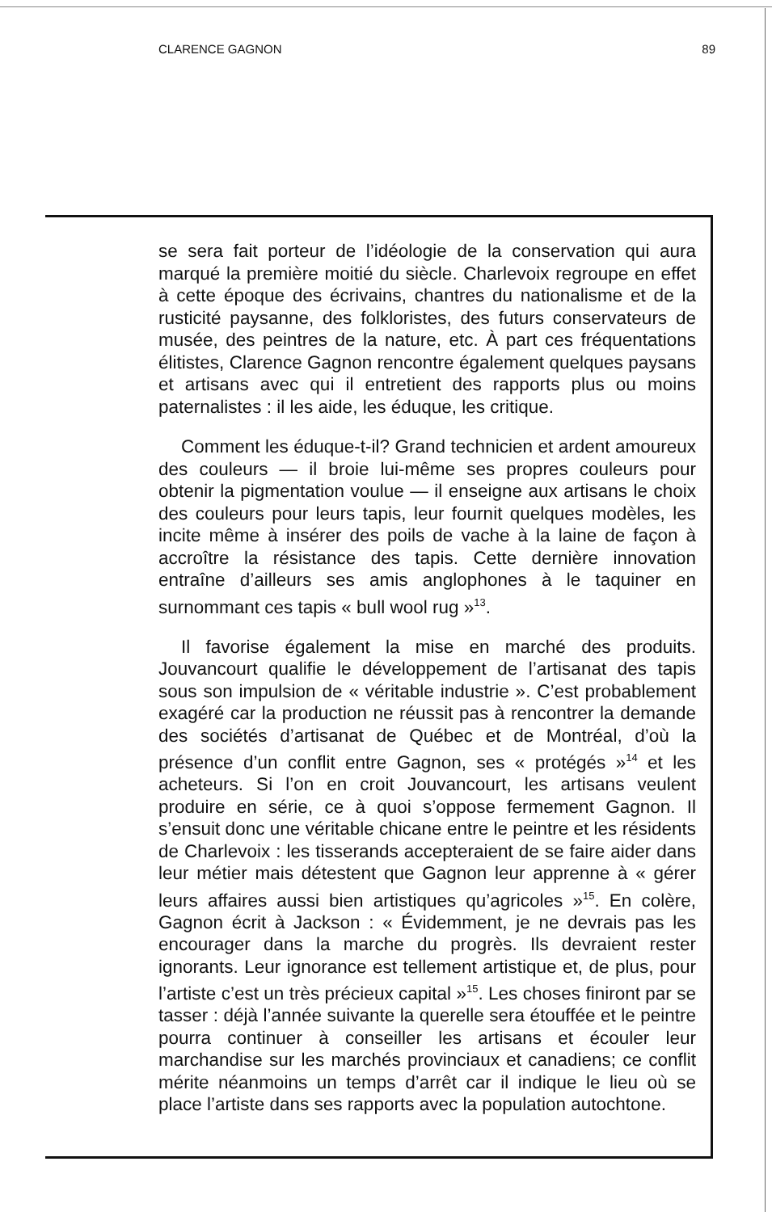CLARENCE GAGNON 89
se sera fait porteur de l’idéologie de la conservation qui aura marqué la première moitié du siècle. Charlevoix regroupe en effet à cette époque des écrivains, chantres du nationalisme et de la rusticité paysanne, des folkloristes, des futurs conservateurs de musée, des peintres de la nature, etc. À part ces fréquentations élitistes, Clarence Gagnon rencontre également quelques paysans et artisans avec qui il entretient des rapports plus ou moins paternalistes : il les aide, les éduque, les critique.
Comment les éduque-t-il? Grand technicien et ardent amoureux des couleurs — il broie lui-même ses propres couleurs pour obtenir la pigmentation voulue — il enseigne aux artisans le choix des couleurs pour leurs tapis, leur fournit quelques modèles, les incite même à insérer des poils de vache à la laine de façon à accroître la résistance des tapis. Cette dernière innovation entraîne d’ailleurs ses amis anglophones à le taquiner en surnommant ces tapis « bull wool rug »<sup>13</sup>.
Il favorise également la mise en marché des produits. Jouvancourt qualifie le développement de l’artisanat des tapis sous son impulsion de « véritable industrie ». C’est probablement exagéré car la production ne réussit pas à rencontrer la demande des sociétés d’artisanat de Québec et de Montréal, d’où la présence d’un conflit entre Gagnon, ses « protégés »<sup>14</sup> et les acheteurs. Si l’on en croit Jouvancourt, les artisans veulent produire en série, ce à quoi s’oppose fermement Gagnon. Il s’ensuit donc une véritable chicane entre le peintre et les résidents de Charlevoix : les tisserands accepteraient de se faire aider dans leur métier mais détestent que Gagnon leur apprenne à « gérer leurs affaires aussi bien artistiques qu’agricoles »<sup>15</sup>. En colère, Gagnon écrit à Jackson : « Évidemment, je ne devrais pas les encourager dans la marche du progrès. Ils devraient rester ignorants. Leur ignorance est tellement artistique et, de plus, pour l’artiste c’est un très précieux capital »<sup>15</sup>. Les choses finiront par se tasser : déjà l’année suivante la querelle sera étouffée et le peintre pourra continuer à conseiller les artisans et écouler leur marchandise sur les marchés provinciaux et canadiens; ce conflit mérite néanmoins un temps d’arrêt car il indique le lieu où se place l’artiste dans ses rapports avec la population autochtone.